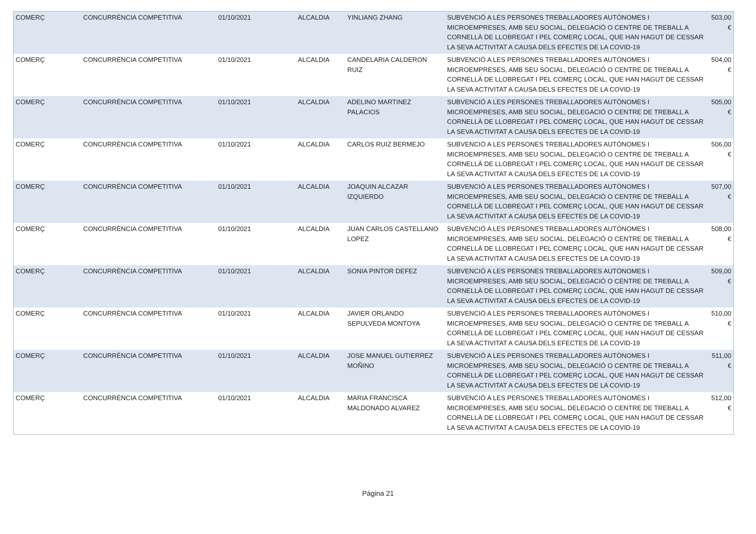| COMERÇ | CONCURRÈNCIA COMPETITIVA | 01/10/2021 | ALCALDIA | YINLIANG ZHANG | SUBVENCIÓ A LES PERSONES TREBALLADORES AUTÒNOMES I MICROEMPRESES, AMB SEU SOCIAL, DELEGACIÓ O CENTRE DE TREBALL A CORNELLÀ DE LLOBREGAT I PEL COMERÇ LOCAL, QUE HAN HAGUT DE CESSAR LA SEVA ACTIVITAT A CAUSA DELS EFECTES DE LA COVID-19 | 503,00 € |
| COMERÇ | CONCURRÈNCIA COMPETITIVA | 01/10/2021 | ALCALDIA | CANDELARIA CALDERON RUIZ | SUBVENCIÓ A LES PERSONES TREBALLADORES AUTÒNOMES I MICROEMPRESES, AMB SEU SOCIAL, DELEGACIÓ O CENTRE DE TREBALL A CORNELLÀ DE LLOBREGAT I PEL COMERÇ LOCAL, QUE HAN HAGUT DE CESSAR LA SEVA ACTIVITAT A CAUSA DELS EFECTES DE LA COVID-19 | 504,00 € |
| COMERÇ | CONCURRÈNCIA COMPETITIVA | 01/10/2021 | ALCALDIA | ADELINO MARTINEZ PALACIOS | SUBVENCIÓ A LES PERSONES TREBALLADORES AUTÒNOMES I MICROEMPRESES, AMB SEU SOCIAL, DELEGACIÓ O CENTRE DE TREBALL A CORNELLÀ DE LLOBREGAT I PEL COMERÇ LOCAL, QUE HAN HAGUT DE CESSAR LA SEVA ACTIVITAT A CAUSA DELS EFECTES DE LA COVID-19 | 505,00 € |
| COMERÇ | CONCURRÈNCIA COMPETITIVA | 01/10/2021 | ALCALDIA | CARLOS RUIZ BERMEJO | SUBVENCIÓ A LES PERSONES TREBALLADORES AUTÒNOMES I MICROEMPRESES, AMB SEU SOCIAL, DELEGACIÓ O CENTRE DE TREBALL A CORNELLÀ DE LLOBREGAT I PEL COMERÇ LOCAL, QUE HAN HAGUT DE CESSAR LA SEVA ACTIVITAT A CAUSA DELS EFECTES DE LA COVID-19 | 506,00 € |
| COMERÇ | CONCURRÈNCIA COMPETITIVA | 01/10/2021 | ALCALDIA | JOAQUIN ALCAZAR IZQUIERDO | SUBVENCIÓ A LES PERSONES TREBALLADORES AUTÒNOMES I MICROEMPRESES, AMB SEU SOCIAL, DELEGACIÓ O CENTRE DE TREBALL A CORNELLÀ DE LLOBREGAT I PEL COMERÇ LOCAL, QUE HAN HAGUT DE CESSAR LA SEVA ACTIVITAT A CAUSA DELS EFECTES DE LA COVID-19 | 507,00 € |
| COMERÇ | CONCURRÈNCIA COMPETITIVA | 01/10/2021 | ALCALDIA | JUAN CARLOS CASTELLANO LOPEZ | SUBVENCIÓ A LES PERSONES TREBALLADORES AUTÒNOMES I MICROEMPRESES, AMB SEU SOCIAL, DELEGACIÓ O CENTRE DE TREBALL A CORNELLÀ DE LLOBREGAT I PEL COMERÇ LOCAL, QUE HAN HAGUT DE CESSAR LA SEVA ACTIVITAT A CAUSA DELS EFECTES DE LA COVID-19 | 508,00 € |
| COMERÇ | CONCURRÈNCIA COMPETITIVA | 01/10/2021 | ALCALDIA | SONIA PINTOR DEFEZ | SUBVENCIÓ A LES PERSONES TREBALLADORES AUTÒNOMES I MICROEMPRESES, AMB SEU SOCIAL, DELEGACIÓ O CENTRE DE TREBALL A CORNELLÀ DE LLOBREGAT I PEL COMERÇ LOCAL, QUE HAN HAGUT DE CESSAR LA SEVA ACTIVITAT A CAUSA DELS EFECTES DE LA COVID-19 | 509,00 € |
| COMERÇ | CONCURRÈNCIA COMPETITIVA | 01/10/2021 | ALCALDIA | JAVIER ORLANDO SEPULVEDA MONTOYA | SUBVENCIÓ A LES PERSONES TREBALLADORES AUTÒNOMES I MICROEMPRESES, AMB SEU SOCIAL, DELEGACIÓ O CENTRE DE TREBALL A CORNELLÀ DE LLOBREGAT I PEL COMERÇ LOCAL, QUE HAN HAGUT DE CESSAR LA SEVA ACTIVITAT A CAUSA DELS EFECTES DE LA COVID-19 | 510,00 € |
| COMERÇ | CONCURRÈNCIA COMPETITIVA | 01/10/2021 | ALCALDIA | JOSE MANUEL GUTIERREZ MOÑINO | SUBVENCIÓ A LES PERSONES TREBALLADORES AUTÒNOMES I MICROEMPRESES, AMB SEU SOCIAL, DELEGACIÓ O CENTRE DE TREBALL A CORNELLÀ DE LLOBREGAT I PEL COMERÇ LOCAL, QUE HAN HAGUT DE CESSAR LA SEVA ACTIVITAT A CAUSA DELS EFECTES DE LA COVID-19 | 511,00 € |
| COMERÇ | CONCURRÈNCIA COMPETITIVA | 01/10/2021 | ALCALDIA | MARIA FRANCISCA MALDONADO ALVAREZ | SUBVENCIÓ A LES PERSONES TREBALLADORES AUTÒNOMES I MICROEMPRESES, AMB SEU SOCIAL, DELEGACIÓ O CENTRE DE TREBALL A CORNELLÀ DE LLOBREGAT I PEL COMERÇ LOCAL, QUE HAN HAGUT DE CESSAR LA SEVA ACTIVITAT A CAUSA DELS EFECTES DE LA COVID-19 | 512,00 € |
Página 21